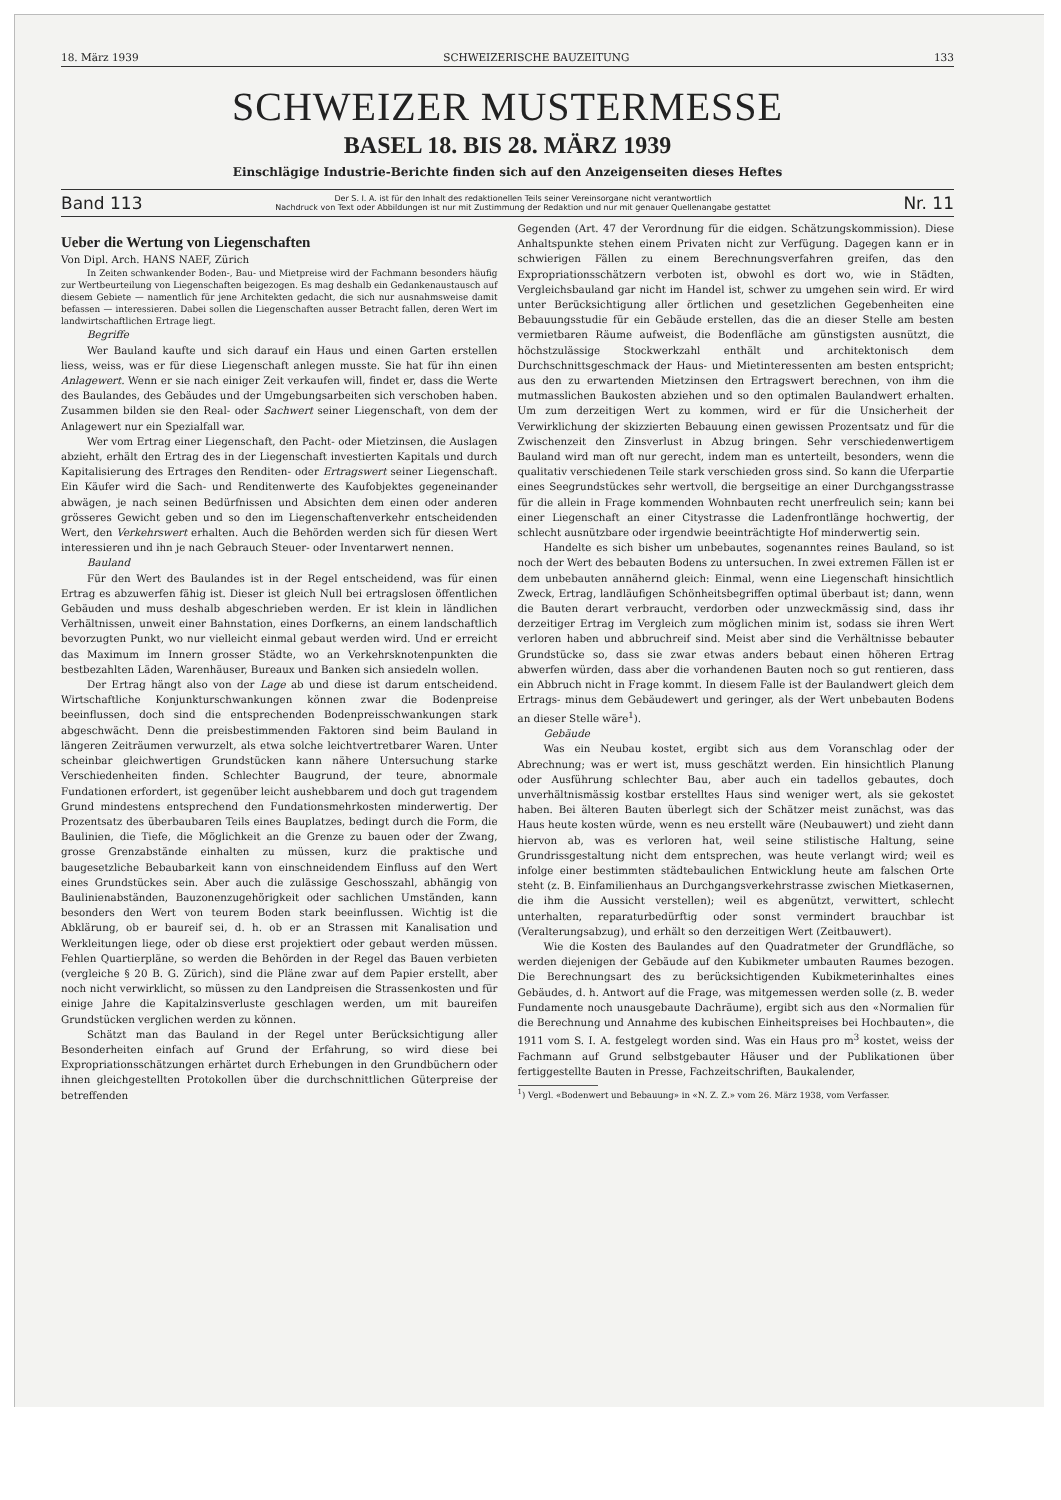18. März 1939 SCHWEIZERISCHE BAUZEITUNG 133
SCHWEIZER MUSTERMESSE
BASEL 18. BIS 28. MÄRZ 1939
Einschlägige Industrie-Berichte finden sich auf den Anzeigenseiten dieses Heftes
Band 113 Der S. I. A. ist für den Inhalt des redaktionellen Teils seiner Vereinsorgane nicht verantwortlich
Nachdruck von Text oder Abbildungen ist nur mit Zustimmung der Redaktion und nur mit genauer Quellenangabe gestattet Nr. 11
Ueber die Wertung von Liegenschaften
Von Dipl. Arch. HANS NAEF, Zürich
In Zeiten schwankender Boden-, Bau- und Mietpreise wird der Fachmann besonders häufig zur Wertbeurteilung von Liegenschaften beigezogen. Es mag deshalb ein Gedankenaustausch auf diesem Gebiete — namentlich für jene Architekten gedacht, die sich nur ausnahmsweise damit befassen — interessieren. Dabei sollen die Liegenschaften ausser Betracht fallen, deren Wert im landwirtschaftlichen Ertrage liegt.
Begriffe
Wer Bauland kaufte und sich darauf ein Haus und einen Garten erstellen liess, weiss, was er für diese Liegenschaft anlegen musste. Sie hat für ihn einen Anlagewert. Wenn er sie nach einiger Zeit verkaufen will, findet er, dass die Werte des Baulandes, des Gebäudes und der Umgebungsarbeiten sich verschoben haben. Zusammen bilden sie den Real- oder Sachwert seiner Liegenschaft, von dem der Anlagewert nur ein Spezialfall war.
Wer vom Ertrag einer Liegenschaft, den Pacht- oder Mietzinsen, die Auslagen abzieht, erhält den Ertrag des in der Liegenschaft investierten Kapitals und durch Kapitalisierung des Ertrages den Renditen- oder Ertragswert seiner Liegenschaft. Ein Käufer wird die Sach- und Renditenwerte des Kaufobjektes gegeneinander abwägen, je nach seinen Bedürfnissen und Absichten dem einen oder anderen grösseres Gewicht geben und so den im Liegenschaftenverkehr entscheidenden Wert, den Verkehrswert erhalten. Auch die Behörden werden sich für diesen Wert interessieren und ihn je nach Gebrauch Steuer- oder Inventarwert nennen.
Bauland
Für den Wert des Baulandes ist in der Regel entscheidend, was für einen Ertrag es abzuwerfen fähig ist. Dieser ist gleich Null bei ertragslosen öffentlichen Gebäuden und muss deshalb abgeschrieben werden. Er ist klein in ländlichen Verhältnissen, unweit einer Bahnstation, eines Dorfkerns, an einem landschaftlich bevorzugten Punkt, wo nur vielleicht einmal gebaut werden wird. Und er erreicht das Maximum im Innern grosser Städte, wo an Verkehrsknotenpunkten die bestbezahlten Läden, Warenhäuser, Bureaux und Banken sich ansiedeln wollen.
Der Ertrag hängt also von der Lage ab und diese ist darum entscheidend. Wirtschaftliche Konjunkturschwankungen können zwar die Bodenpreise beeinflussen, doch sind die entsprechenden Bodenpreisschwankungen stark abgeschwächt. Denn die preisbestimmenden Faktoren sind beim Bauland in längeren Zeiträumen verwurzelt, als etwa solche leichtvertretbarer Waren. Unter scheinbar gleichwertigen Grundstücken kann nähere Untersuchung starke Verschiedenheiten finden. Schlechter Baugrund, der teure, abnormale Fundationen erfordert, ist gegenüber leicht aushebbarem und doch gut tragendem Grund mindestens entsprechend den Fundationsmehrkosten minderwertig. Der Prozentsatz des überbaubaren Teils eines Bauplatzes, bedingt durch die Form, die Baulinien, die Tiefe, die Möglichkeit an die Grenze zu bauen oder der Zwang, grosse Grenzabstände einhalten zu müssen, kurz die praktische und baugesetzliche Bebaubarkeit kann von einschneidendem Einfluss auf den Wert eines Grundstückes sein. Aber auch die zulässige Geschosszahl, abhängig von Baulinienabständen, Bauzonenzugehörigkeit oder sachlichen Umständen, kann besonders den Wert von teurem Boden stark beeinflussen. Wichtig ist die Abklärung, ob er baureif sei, d. h. ob er an Strassen mit Kanalisation und Werkleitungen liege, oder ob diese erst projektiert oder gebaut werden müssen. Fehlen Quartierpläne, so werden die Behörden in der Regel das Bauen verbieten (vergleiche § 20 B. G. Zürich), sind die Pläne zwar auf dem Papier erstellt, aber noch nicht verwirklicht, so müssen zu den Landpreisen die Strassenkosten und für einige Jahre die Kapitalzinsverluste geschlagen werden, um mit baureifen Grundstücken verglichen werden zu können.
Schätzt man das Bauland in der Regel unter Berücksichtigung aller Besonderheiten einfach auf Grund der Erfahrung, so wird diese bei Expropriationsschätzungen erhärtet durch Erhebungen in den Grundbüchern oder ihnen gleichgestellten Protokollen über die durchschnittlichen Güterpreise der betreffenden
Gegenden (Art. 47 der Verordnung für die eidgen. Schätzungskommission). Diese Anhaltspunkte stehen einem Privaten nicht zur Verfügung. Dagegen kann er in schwierigen Fällen zu einem Berechnungsverfahren greifen, das den Expropriationsschätzern verboten ist, obwohl es dort wo, wie in Städten, Vergleichsbauland gar nicht im Handel ist, schwer zu umgehen sein wird. Er wird unter Berücksichtigung aller örtlichen und gesetzlichen Gegebenheiten eine Bebauungsstudie für ein Gebäude erstellen, das die an dieser Stelle am besten vermietbaren Räume aufweist, die Bodenfläche am günstigsten ausnützt, die höchstzulässige Stockwerkzahl enthält und architektonisch dem Durchschnittsgeschmack der Haus- und Mietinteressenten am besten entspricht; aus den zu erwartenden Mietzinsen den Ertragswert berechnen, von ihm die mutmasslichen Baukosten abziehen und so den optimalen Baulandwert erhalten. Um zum derzeitigen Wert zu kommen, wird er für die Unsicherheit der Verwirklichung der skizzierten Bebauung einen gewissen Prozentsatz und für die Zwischenzeit den Zinsverlust in Abzug bringen. Sehr verschiedenwertigem Bauland wird man oft nur gerecht, indem man es unterteilt, besonders, wenn die qualitativ verschiedenen Teile stark verschieden gross sind. So kann die Uferpartie eines Seegrundstückes sehr wertvoll, die bergseitige an einer Durchgangsstrasse für die allein in Frage kommenden Wohnbauten recht unerfreulich sein; kann bei einer Liegenschaft an einer Citystrasse die Ladenfrontlänge hochwertig, der schlecht ausnützbare oder irgendwie beeinträchtigte Hof minderwertig sein.
Handelte es sich bisher um unbebautes, sogenanntes reines Bauland, so ist noch der Wert des bebauten Bodens zu untersuchen. In zwei extremen Fällen ist er dem unbebauten annähernd gleich: Einmal, wenn eine Liegenschaft hinsichtlich Zweck, Ertrag, landläufigen Schönheitsbegriffen optimal überbaut ist; dann, wenn die Bauten derart verbraucht, verdorben oder unzweckmässig sind, dass ihr derzeitiger Ertrag im Vergleich zum möglichen minim ist, sodass sie ihren Wert verloren haben und abbruchreif sind. Meist aber sind die Verhältnisse bebauter Grundstücke so, dass sie zwar etwas anders bebaut einen höheren Ertrag abwerfen würden, dass aber die vorhandenen Bauten noch so gut rentieren, dass ein Abbruch nicht in Frage kommt. In diesem Falle ist der Baulandwert gleich dem Ertrags- minus dem Gebäudewert und geringer, als der Wert unbebauten Bodens an dieser Stelle wäre<sup>1</sup>).
Gebäude
Was ein Neubau kostet, ergibt sich aus dem Voranschlag oder der Abrechnung; was er wert ist, muss geschätzt werden. Ein hinsichtlich Planung oder Ausführung schlechter Bau, aber auch ein tadellos gebautes, doch unverhältnismässig kostbar erstelltes Haus sind weniger wert, als sie gekostet haben. Bei älteren Bauten überlegt sich der Schätzer meist zunächst, was das Haus heute kosten würde, wenn es neu erstellt wäre (Neubauwert) und zieht dann hiervon ab, was es verloren hat, weil seine stilistische Haltung, seine Grundrissgestaltung nicht dem entsprechen, was heute verlangt wird; weil es infolge einer bestimmten städtebaulichen Entwicklung heute am falschen Orte steht (z. B. Einfamilienhaus an Durchgangsverkehrstrasse zwischen Mietkasernen, die ihm die Aussicht verstellen); weil es abgenützt, verwittert, schlecht unterhalten, reparaturbedürftig oder sonst vermindert brauchbar ist (Veralterungsabzug), und erhält so den derzeitigen Wert (Zeitbauwert).
Wie die Kosten des Baulandes auf den Quadratmeter der Grundfläche, so werden diejenigen der Gebäude auf den Kubikmeter umbauten Raumes bezogen. Die Berechnungsart des zu berücksichtigenden Kubikmeterinhaltes eines Gebäudes, d. h. Antwort auf die Frage, was mitgemessen werden solle (z. B. weder Fundamente noch unausgebaute Dachräume), ergibt sich aus den «Normalien für die Berechnung und Annahme des kubischen Einheitspreises bei Hochbauten», die 1911 vom S. I. A. festgelegt worden sind. Was ein Haus pro m<sup>3</sup> kostet, weiss der Fachmann auf Grund selbstgebauter Häuser und der Publikationen über fertiggestellte Bauten in Presse, Fachzeitschriften, Baukalender,
<sup>1</sup>) Vergl. «Bodenwert und Bebauung» in «N. Z. Z.» vom 26. März 1938, vom Verfasser.